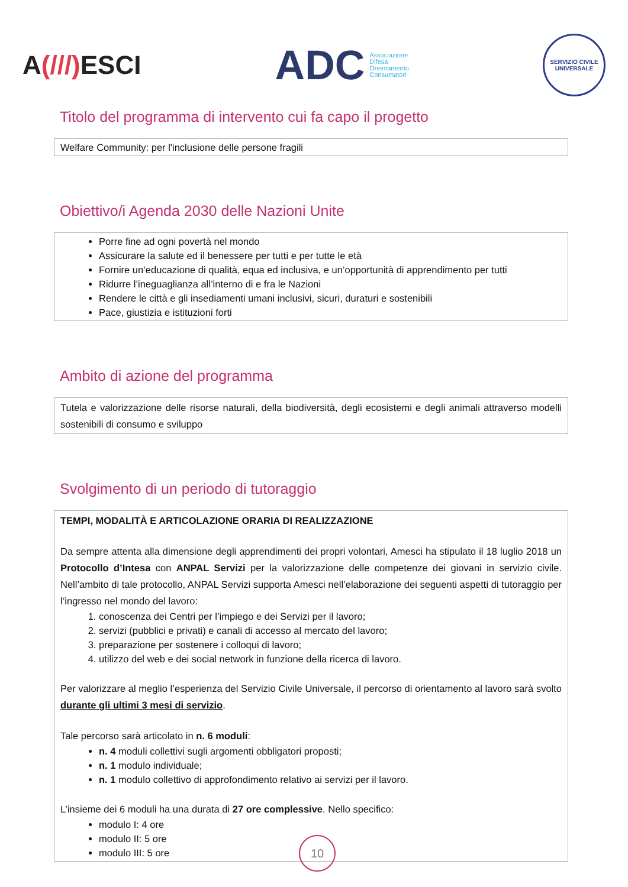A(///) ESCI
ADC Associazione
Difesa
Orientamento
Consumatori
SERVIZIO CIVILE UNIVERSALE
Titolo del programma di intervento cui fa capo il progetto
Welfare Community: per l'inclusione delle persone fragili
Obiettivo/i Agenda 2030 delle Nazioni Unite
Porre fine ad ogni povertà nel mondo
Assicurare la salute ed il benessere per tutti e per tutte le età
Fornire un’educazione di qualità, equa ed inclusiva, e un’opportunità di apprendimento per tutti
Ridurre l’ineguaglianza all’interno di e fra le Nazioni
Rendere le città e gli insediamenti umani inclusivi, sicuri, duraturi e sostenibili
Pace, giustizia e istituzioni forti
Ambito di azione del programma
Tutela e valorizzazione delle risorse naturali, della biodiversità, degli ecosistemi e degli animali attraverso modelli sostenibili di consumo e sviluppo
Svolgimento di un periodo di tutoraggio
TEMPI, MODALITÀ E ARTICOLAZIONE ORARIA DI REALIZZAZIONE
Da sempre attenta alla dimensione degli apprendimenti dei propri volontari, Amesci ha stipulato il 18 luglio 2018 un Protocollo d’Intesa con ANPAL Servizi per la valorizzazione delle competenze dei giovani in servizio civile. Nell’ambito di tale protocollo, ANPAL Servizi supporta Amesci nell’elaborazione dei seguenti aspetti di tutoraggio per l’ingresso nel mondo del lavoro:
1. conoscenza dei Centri per l’impiego e dei Servizi per il lavoro;
2. servizi (pubblici e privati) e canali di accesso al mercato del lavoro;
3. preparazione per sostenere i colloqui di lavoro;
4. utilizzo del web e dei social network in funzione della ricerca di lavoro.
Per valorizzare al meglio l’esperienza del Servizio Civile Universale, il percorso di orientamento al lavoro sarà svolto durante gli ultimi 3 mesi di servizio.
Tale percorso sarà articolato in n. 6 moduli:
n. 4 moduli collettivi sugli argomenti obbligatori proposti;
n. 1 modulo individuale;
n. 1 modulo collettivo di approfondimento relativo ai servizi per il lavoro.
L’insieme dei 6 moduli ha una durata di 27 ore complessive. Nello specifico:
modulo I: 4 ore
modulo II: 5 ore
modulo III: 5 ore
10